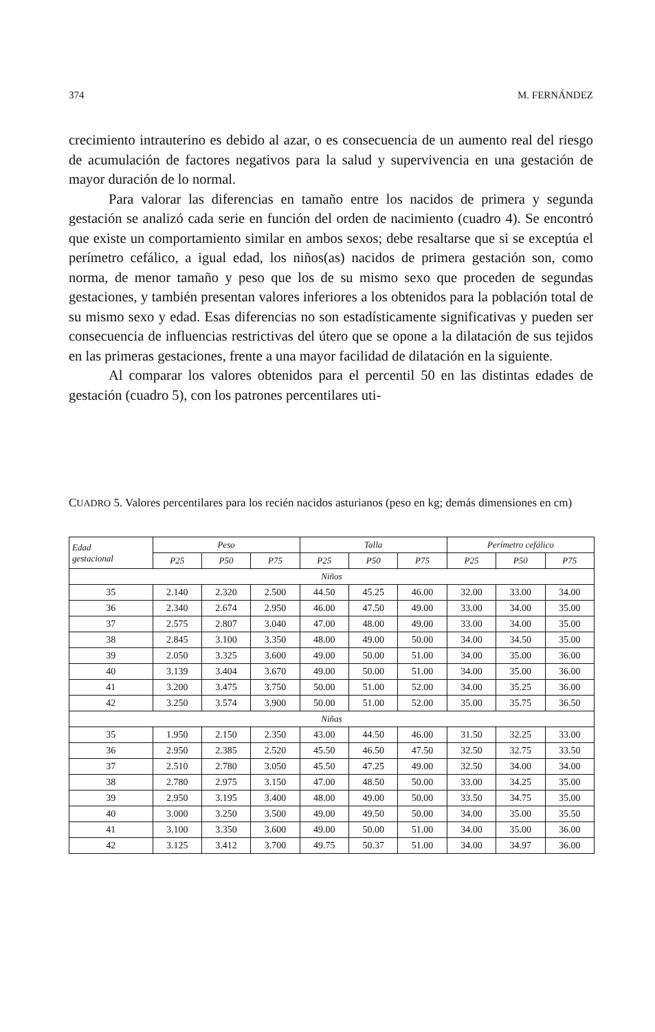374 M. FERNÁNDEZ
crecimiento intrauterino es debido al azar, o es consecuencia de un aumento real del riesgo de acumulación de factores negativos para la salud y supervivencia en una gestación de mayor duración de lo normal.
Para valorar las diferencias en tamaño entre los nacidos de primera y segunda gestación se analizó cada serie en función del orden de nacimiento (cuadro 4). Se encontró que existe un comportamiento similar en ambos sexos; debe resaltarse que si se exceptúa el perímetro cefálico, a igual edad, los niños(as) nacidos de primera gestación son, como norma, de menor tamaño y peso que los de su mismo sexo que proceden de segundas gestaciones, y también presentan valores inferiores a los obtenidos para la población total de su mismo sexo y edad. Esas diferencias no son estadísticamente significativas y pueden ser consecuencia de influencias restrictivas del útero que se opone a la dilatación de sus tejidos en las primeras gestaciones, frente a una mayor facilidad de dilatación en la siguiente.
Al comparar los valores obtenidos para el percentil 50 en las distintas edades de gestación (cuadro 5), con los patrones percentilares uti-
CUADRO 5. Valores percentilares para los recién nacidos asturianos (peso en kg; demás dimensiones en cm)
| Edad gestacional | Peso | | | Talla | | | Perímetro cefálico | | |
| --- | --- | --- | --- | --- | --- | --- | --- | --- | --- |
| | P25 | P50 | P75 | P25 | P50 | P75 | P25 | P50 | P75 |
| Niños | | | | | | | | | |
| 35 | 2.140 | 2.320 | 2.500 | 44.50 | 45.25 | 46.00 | 32.00 | 33.00 | 34.00 |
| 36 | 2.340 | 2.674 | 2.950 | 46.00 | 47.50 | 49.00 | 33.00 | 34.00 | 35.00 |
| 37 | 2.575 | 2.807 | 3.040 | 47.00 | 48.00 | 49.00 | 33.00 | 34.00 | 35.00 |
| 38 | 2.845 | 3.100 | 3.350 | 48.00 | 49.00 | 50.00 | 34.00 | 34.50 | 35.00 |
| 39 | 2.050 | 3.325 | 3.600 | 49.00 | 50.00 | 51.00 | 34.00 | 35.00 | 36.00 |
| 40 | 3.139 | 3.404 | 3.670 | 49.00 | 50.00 | 51.00 | 34.00 | 35.00 | 36.00 |
| 41 | 3.200 | 3.475 | 3.750 | 50.00 | 51.00 | 52.00 | 34.00 | 35.25 | 36.00 |
| 42 | 3.250 | 3.574 | 3.900 | 50.00 | 51.00 | 52.00 | 35.00 | 35.75 | 36.50 |
| Niñas | | | | | | | | | |
| 35 | 1.950 | 2.150 | 2.350 | 43.00 | 44.50 | 46.00 | 31.50 | 32.25 | 33.00 |
| 36 | 2.950 | 2.385 | 2.520 | 45.50 | 46.50 | 47.50 | 32.50 | 32.75 | 33.50 |
| 37 | 2.510 | 2.780 | 3.050 | 45.50 | 47.25 | 49.00 | 32.50 | 34.00 | 34.00 |
| 38 | 2.780 | 2.975 | 3.150 | 47.00 | 48.50 | 50.00 | 33.00 | 34.25 | 35.00 |
| 39 | 2.950 | 3.195 | 3.400 | 48.00 | 49.00 | 50.00 | 33.50 | 34.75 | 35.00 |
| 40 | 3.000 | 3.250 | 3.500 | 49.00 | 49.50 | 50.00 | 34.00 | 35.00 | 35.50 |
| 41 | 3.100 | 3.350 | 3.600 | 49.00 | 50.00 | 51.00 | 34.00 | 35.00 | 36.00 |
| 42 | 3.125 | 3.412 | 3.700 | 49.75 | 50.37 | 51.00 | 34.00 | 34.97 | 36.00 |